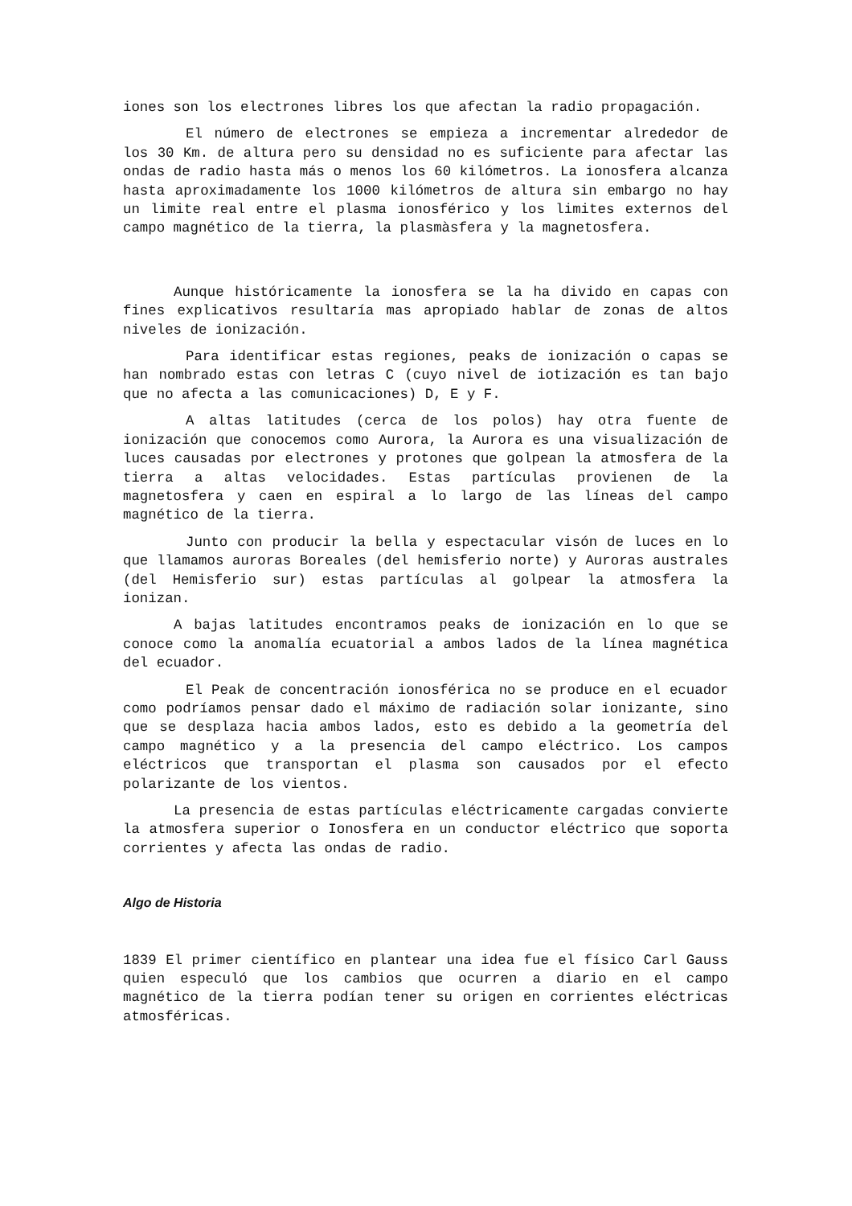iones son los electrones libres los que afectan la radio propagación.
El número de electrones se empieza a incrementar alrededor de los 30 Km. de altura pero su densidad no es suficiente para afectar las ondas de radio hasta más o menos los 60 kilómetros. La ionosfera alcanza hasta aproximadamente los 1000 kilómetros de altura sin embargo no hay un limite real entre el plasma ionosférico y los limites externos del campo magnético de la tierra, la plasmàsfera y la magnetosfera.
Aunque históricamente la ionosfera se la ha divido en capas con fines explicativos resultaría mas apropiado hablar de zonas de altos niveles de ionización.
Para identificar estas regiones, peaks de ionización o capas se han nombrado estas con letras C (cuyo nivel de iotización es tan bajo que no afecta a las comunicaciones) D, E y F.
A altas latitudes (cerca de los polos) hay otra fuente de ionización que conocemos como Aurora, la Aurora es una visualización de luces causadas por electrones y protones que golpean la atmosfera de la tierra a altas velocidades. Estas partículas provienen de la magnetosfera y caen en espiral a lo largo de las líneas del campo magnético de la tierra.
Junto con producir la bella y espectacular visón de luces en lo que llamamos auroras Boreales (del hemisferio norte) y Auroras australes (del Hemisferio sur) estas partículas al golpear la atmosfera la ionizan.
A bajas latitudes encontramos peaks de ionización en lo que se conoce como la anomalía ecuatorial a ambos lados de la línea magnética del ecuador.
El Peak de concentración ionosférica no se produce en el ecuador como podríamos pensar dado el máximo de radiación solar ionizante, sino que se desplaza hacia ambos lados, esto es debido a la geometría del campo magnético y a la presencia del campo eléctrico. Los campos eléctricos que transportan el plasma son causados por el efecto polarizante de los vientos.
La presencia de estas partículas eléctricamente cargadas convierte la atmosfera superior o Ionosfera en un conductor eléctrico que soporta corrientes y afecta las ondas de radio.
Algo de Historia
1839 El primer científico en plantear una idea fue el físico Carl Gauss quien especuló que los cambios que ocurren a diario en el campo magnético de la tierra podían tener su origen en corrientes eléctricas atmosféricas.